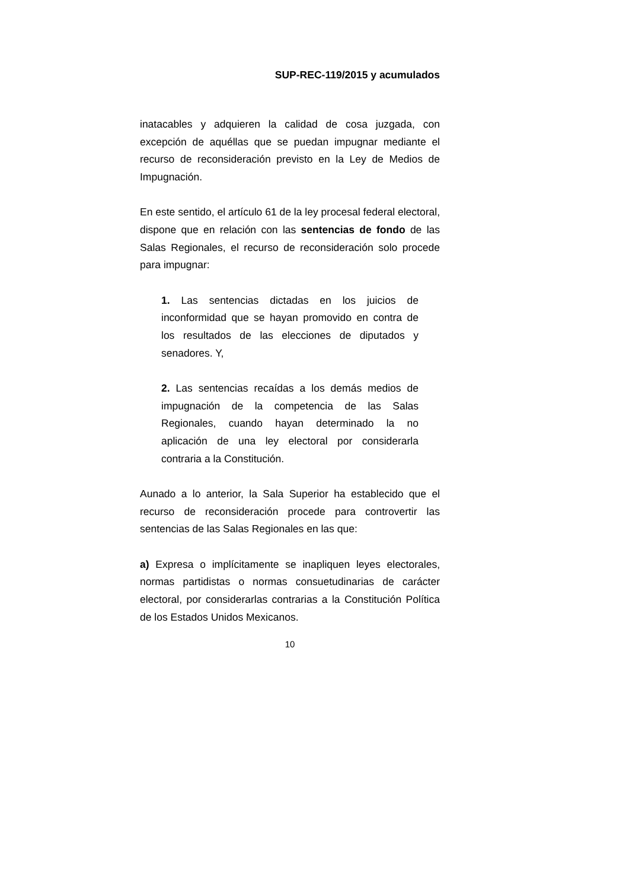SUP-REC-119/2015 y acumulados
inatacables y adquieren la calidad de cosa juzgada, con excepción de aquéllas que se puedan impugnar mediante el recurso de reconsideración previsto en la Ley de Medios de Impugnación.
En este sentido, el artículo 61 de la ley procesal federal electoral, dispone que en relación con las sentencias de fondo de las Salas Regionales, el recurso de reconsideración solo procede para impugnar:
1. Las sentencias dictadas en los juicios de inconformidad que se hayan promovido en contra de los resultados de las elecciones de diputados y senadores. Y,
2. Las sentencias recaídas a los demás medios de impugnación de la competencia de las Salas Regionales, cuando hayan determinado la no aplicación de una ley electoral por considerarla contraria a la Constitución.
Aunado a lo anterior, la Sala Superior ha establecido que el recurso de reconsideración procede para controvertir las sentencias de las Salas Regionales en las que:
a) Expresa o implícitamente se inapliquen leyes electorales, normas partidistas o normas consuetudinarias de carácter electoral, por considerarlas contrarias a la Constitución Política de los Estados Unidos Mexicanos.
10